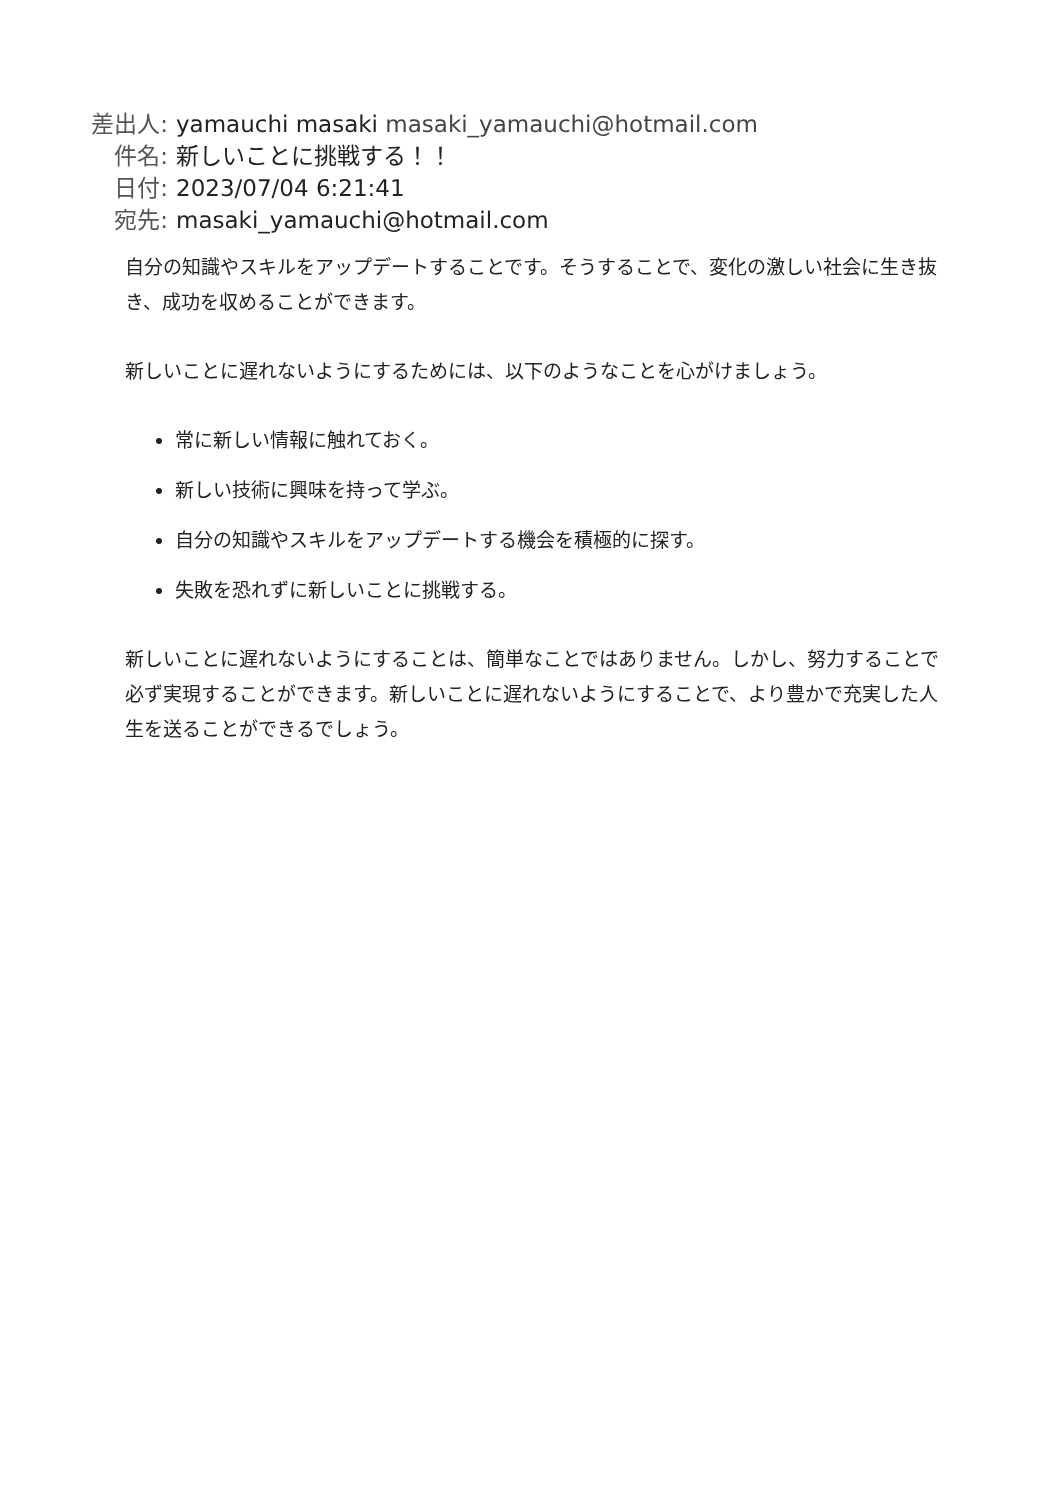差出人: yamauchi masaki masaki_yamauchi@hotmail.com
件名: 新しいことに挑戦する！！
日付: 2023/07/04 6:21:41
宛先: masaki_yamauchi@hotmail.com
自分の知識やスキルをアップデートすることです。そうすることで、変化の激しい社会に生き抜き、成功を収めることができます。
新しいことに遅れないようにするためには、以下のようなことを心がけましょう。
常に新しい情報に触れておく。
新しい技術に興味を持って学ぶ。
自分の知識やスキルをアップデートする機会を積極的に探す。
失敗を恐れずに新しいことに挑戦する。
新しいことに遅れないようにすることは、簡単なことではありません。しかし、努力することで必ず実現することができます。新しいことに遅れないようにすることで、より豊かで充実した人生を送ることができるでしょう。